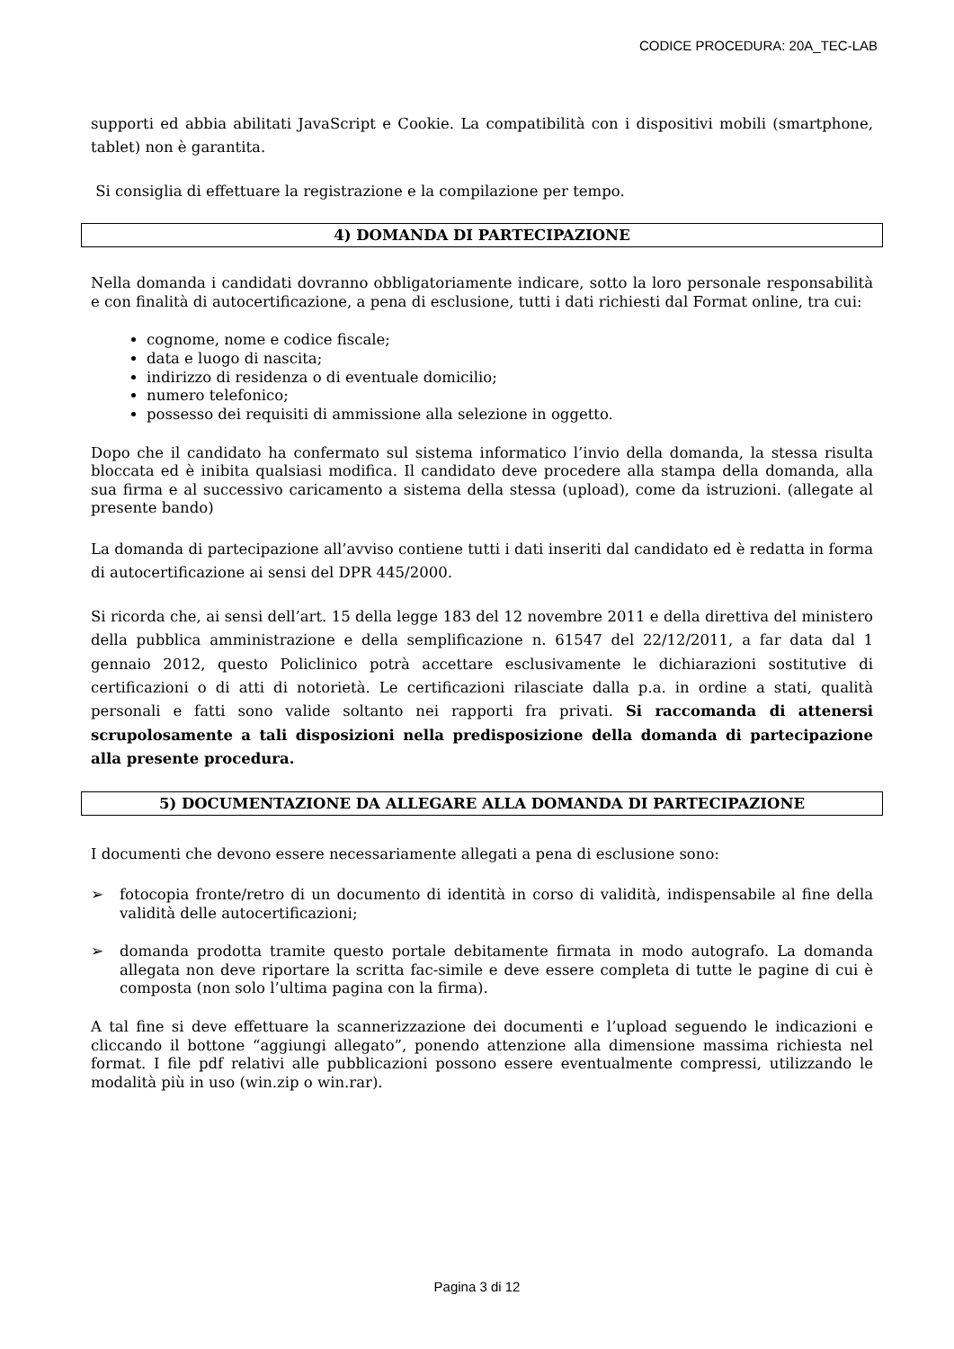CODICE PROCEDURA: 20A_TEC-LAB
supporti ed abbia abilitati JavaScript e Cookie. La compatibilità con i dispositivi mobili (smartphone, tablet) non è garantita.
Si consiglia di effettuare la registrazione e la compilazione per tempo.
4) DOMANDA DI PARTECIPAZIONE
Nella domanda i candidati dovranno obbligatoriamente indicare, sotto la loro personale responsabilità e con finalità di autocertificazione, a pena di esclusione, tutti i dati richiesti dal Format online, tra cui:
cognome, nome e codice fiscale;
data e luogo di nascita;
indirizzo di residenza o di eventuale domicilio;
numero telefonico;
possesso dei requisiti di ammissione alla selezione in oggetto.
Dopo che il candidato ha confermato sul sistema informatico l’invio della domanda, la stessa risulta bloccata ed è inibita qualsiasi modifica. Il candidato deve procedere alla stampa della domanda, alla sua firma e al successivo caricamento a sistema della stessa (upload), come da istruzioni. (allegate al presente bando)
La domanda di partecipazione all’avviso contiene tutti i dati inseriti dal candidato ed è redatta in forma di autocertificazione ai sensi del DPR 445/2000.
Si ricorda che, ai sensi dell’art. 15 della legge 183 del 12 novembre 2011 e della direttiva del ministero della pubblica amministrazione e della semplificazione n. 61547 del 22/12/2011, a far data dal 1 gennaio 2012, questo Policlinico potrà accettare esclusivamente le dichiarazioni sostitutive di certificazioni o di atti di notorietà. Le certificazioni rilasciate dalla p.a. in ordine a stati, qualità personali e fatti sono valide soltanto nei rapporti fra privati. Si raccomanda di attenersi scrupolosamente a tali disposizioni nella predisposizione della domanda di partecipazione alla presente procedura.
5) DOCUMENTAZIONE DA ALLEGARE ALLA DOMANDA DI PARTECIPAZIONE
I documenti che devono essere necessariamente allegati a pena di esclusione sono:
➢ fotocopia fronte/retro di un documento di identità in corso di validità, indispensabile al fine della validità delle autocertificazioni;
➢ domanda prodotta tramite questo portale debitamente firmata in modo autografo. La domanda allegata non deve riportare la scritta fac-simile e deve essere completa di tutte le pagine di cui è composta (non solo l’ultima pagina con la firma).
A tal fine si deve effettuare la scannerizzazione dei documenti e l’upload seguendo le indicazioni e cliccando il bottone “aggiungi allegato”, ponendo attenzione alla dimensione massima richiesta nel format. I file pdf relativi alle pubblicazioni possono essere eventualmente compressi, utilizzando le modalità più in uso (win.zip o win.rar).
Pagina 3 di 12